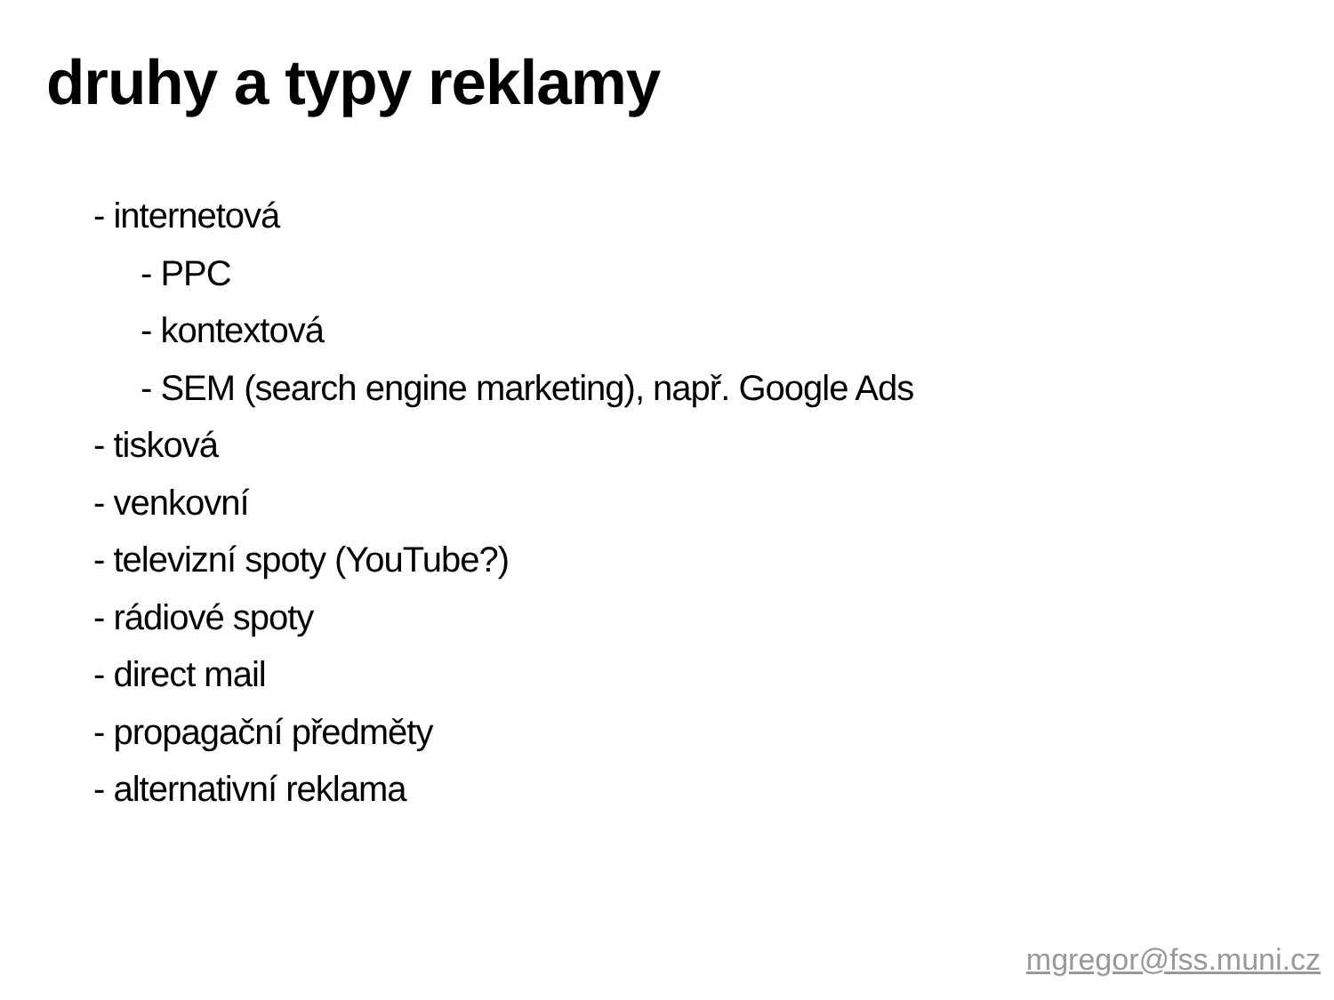druhy a typy reklamy
- internetová
- PPC
- kontextová
- SEM (search engine marketing), např. Google Ads
- tisková
- venkovní
- televizní spoty (YouTube?)
- rádiové spoty
- direct mail
- propagační předměty
- alternativní reklama
mgregor@fss.muni.cz